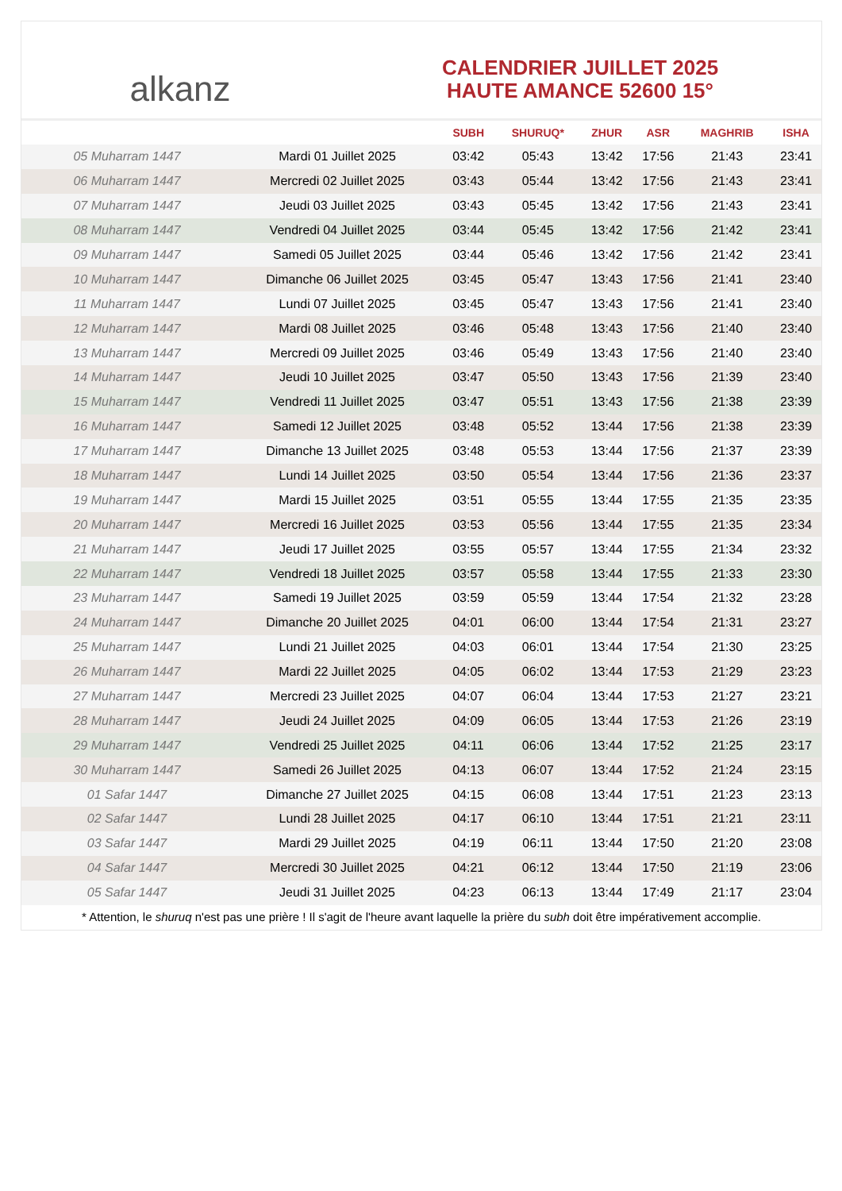alkanz
CALENDRIER JUILLET 2025
HAUTE AMANCE 52600 15°
| | | SUBH | SHURUQ* | ZHUR | ASR | MAGHRIB | ISHA |
| --- | --- | --- | --- | --- | --- | --- | --- |
| 05 Muharram 1447 | Mardi 01 Juillet 2025 | 03:42 | 05:43 | 13:42 | 17:56 | 21:43 | 23:41 |
| 06 Muharram 1447 | Mercredi 02 Juillet 2025 | 03:43 | 05:44 | 13:42 | 17:56 | 21:43 | 23:41 |
| 07 Muharram 1447 | Jeudi 03 Juillet 2025 | 03:43 | 05:45 | 13:42 | 17:56 | 21:43 | 23:41 |
| 08 Muharram 1447 | Vendredi 04 Juillet 2025 | 03:44 | 05:45 | 13:42 | 17:56 | 21:42 | 23:41 |
| 09 Muharram 1447 | Samedi 05 Juillet 2025 | 03:44 | 05:46 | 13:42 | 17:56 | 21:42 | 23:41 |
| 10 Muharram 1447 | Dimanche 06 Juillet 2025 | 03:45 | 05:47 | 13:43 | 17:56 | 21:41 | 23:40 |
| 11 Muharram 1447 | Lundi 07 Juillet 2025 | 03:45 | 05:47 | 13:43 | 17:56 | 21:41 | 23:40 |
| 12 Muharram 1447 | Mardi 08 Juillet 2025 | 03:46 | 05:48 | 13:43 | 17:56 | 21:40 | 23:40 |
| 13 Muharram 1447 | Mercredi 09 Juillet 2025 | 03:46 | 05:49 | 13:43 | 17:56 | 21:40 | 23:40 |
| 14 Muharram 1447 | Jeudi 10 Juillet 2025 | 03:47 | 05:50 | 13:43 | 17:56 | 21:39 | 23:40 |
| 15 Muharram 1447 | Vendredi 11 Juillet 2025 | 03:47 | 05:51 | 13:43 | 17:56 | 21:38 | 23:39 |
| 16 Muharram 1447 | Samedi 12 Juillet 2025 | 03:48 | 05:52 | 13:44 | 17:56 | 21:38 | 23:39 |
| 17 Muharram 1447 | Dimanche 13 Juillet 2025 | 03:48 | 05:53 | 13:44 | 17:56 | 21:37 | 23:39 |
| 18 Muharram 1447 | Lundi 14 Juillet 2025 | 03:50 | 05:54 | 13:44 | 17:56 | 21:36 | 23:37 |
| 19 Muharram 1447 | Mardi 15 Juillet 2025 | 03:51 | 05:55 | 13:44 | 17:55 | 21:35 | 23:35 |
| 20 Muharram 1447 | Mercredi 16 Juillet 2025 | 03:53 | 05:56 | 13:44 | 17:55 | 21:35 | 23:34 |
| 21 Muharram 1447 | Jeudi 17 Juillet 2025 | 03:55 | 05:57 | 13:44 | 17:55 | 21:34 | 23:32 |
| 22 Muharram 1447 | Vendredi 18 Juillet 2025 | 03:57 | 05:58 | 13:44 | 17:55 | 21:33 | 23:30 |
| 23 Muharram 1447 | Samedi 19 Juillet 2025 | 03:59 | 05:59 | 13:44 | 17:54 | 21:32 | 23:28 |
| 24 Muharram 1447 | Dimanche 20 Juillet 2025 | 04:01 | 06:00 | 13:44 | 17:54 | 21:31 | 23:27 |
| 25 Muharram 1447 | Lundi 21 Juillet 2025 | 04:03 | 06:01 | 13:44 | 17:54 | 21:30 | 23:25 |
| 26 Muharram 1447 | Mardi 22 Juillet 2025 | 04:05 | 06:02 | 13:44 | 17:53 | 21:29 | 23:23 |
| 27 Muharram 1447 | Mercredi 23 Juillet 2025 | 04:07 | 06:04 | 13:44 | 17:53 | 21:27 | 23:21 |
| 28 Muharram 1447 | Jeudi 24 Juillet 2025 | 04:09 | 06:05 | 13:44 | 17:53 | 21:26 | 23:19 |
| 29 Muharram 1447 | Vendredi 25 Juillet 2025 | 04:11 | 06:06 | 13:44 | 17:52 | 21:25 | 23:17 |
| 30 Muharram 1447 | Samedi 26 Juillet 2025 | 04:13 | 06:07 | 13:44 | 17:52 | 21:24 | 23:15 |
| 01 Safar 1447 | Dimanche 27 Juillet 2025 | 04:15 | 06:08 | 13:44 | 17:51 | 21:23 | 23:13 |
| 02 Safar 1447 | Lundi 28 Juillet 2025 | 04:17 | 06:10 | 13:44 | 17:51 | 21:21 | 23:11 |
| 03 Safar 1447 | Mardi 29 Juillet 2025 | 04:19 | 06:11 | 13:44 | 17:50 | 21:20 | 23:08 |
| 04 Safar 1447 | Mercredi 30 Juillet 2025 | 04:21 | 06:12 | 13:44 | 17:50 | 21:19 | 23:06 |
| 05 Safar 1447 | Jeudi 31 Juillet 2025 | 04:23 | 06:13 | 13:44 | 17:49 | 21:17 | 23:04 |
* Attention, le shuruq n'est pas une prière ! Il s'agit de l'heure avant laquelle la prière du subh doit être impérativement accomplie.